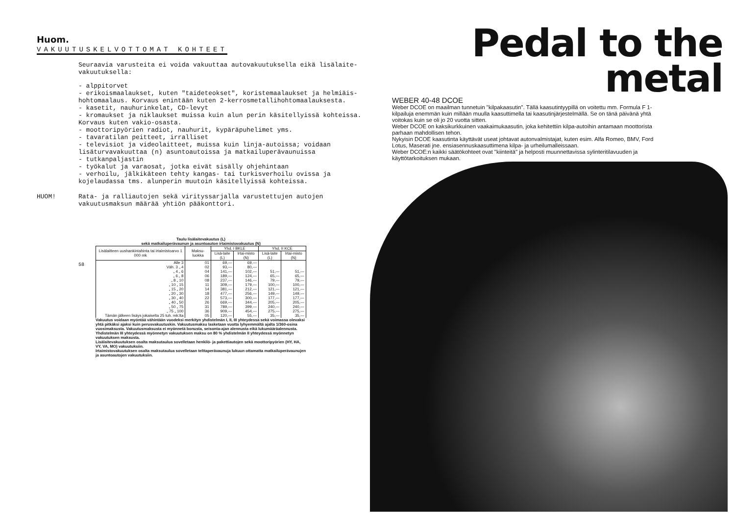Huom.
VAKUUTUSKELVOTTOMAT KOHTEET
Seuraavia varusteita ei voida vakuuttaa autovakuutuksella eikä lisälaite-vakuutuksella:
- alppitorvet
- erikoismaalaukset, kuten "taideteokset", koristemaalaukset ja helmiäis-hohtomaalaus. Korvaus enintään kuten 2-kerrosmetallihohtomaalauksesta.
- kasetit, nauhurinkelat, CD-levyt
- kromaukset ja niklaukset muissa kuin alun perin käsitellyissä kohteissa. Korvaus kuten vakio-osasta.
- moottoripyörien radiot, nauhurit, kypäräpuhelimet yms.
- tavaratilan peitteet, irralliset
- televisiot ja videolaitteet, muissa kuin linja-autoissa; voidaan lisäturvavakuuttaa (n) asuntoautoissa ja matkailuperävaunuissa
- tutkanpaljastin
- työkalut ja varaosat, jotka eivät sisälly ohjehintaan
- verhoilu, jälkikäteen tehty kangas- tai turkisverhoilu ovissa ja kojelaudassa tms. alunperin muutoin käsitellyissä kohteissa.
HUOM!
Rata- ja ralliautojen sekä virityssarjalla varustettujen autojen vakuutusmaksun määrää yhtiön pääkonttori.
Taulu lisälaitevakuutus (L)
sekä matkailuperävaunun ja asuntoauton irtaimistovakuutus (N)
| Lisälaitteen uushankintahinta tai irtaimistoarvo 1 000 mk | Maksu-luokka | Yhd. I BKLE | | Yhd. II KCE | |
| --- | --- | --- | --- | --- | --- |
| | | Lisä-laite (L) | Irtai-misto (N) | Lisä-laite (L) | Irtai-misto (N) |
| Alle 3 | 01 | 69,— | 69,— | | |
| Väh. 3 „ 4 | 02 | 93,— | 80,— | | |
| „ 4 „ 6 | 04 | 141,— | 102,— | 51,— | 51,— |
| „ 6 „ 8 | 06 | 189,— | 124,— | 65,— | 65,— |
| „ 8 „ 10 | 08 | 237,— | 146,— | 79,— | 79,— |
| „ 10 „ 15 | 11 | 309,— | 179,— | 100,— | 100,— |
| „ 15 „ 20 | 14 | 381,— | 212,— | 121,— | 121,— |
| „ 20 „ 30 | 18 | 477,— | 256,— | 149,— | 149,— |
| „ 30 „ 40 | 22 | 573,— | 300,— | 177,— | 177,— |
| „ 40 „ 50 | 26 | 669,— | 344,— | 205,— | 205,— |
| „ 50 „ 75 | 31 | 789,— | 399,— | 240,— | 240,— |
| „ 75 „ 100 | 36 | 909,— | 454,— | 275,— | 275,— |
| Tämän jälkeen lisäys jokaiselta 25 tuh. mk:lta | 05 | 120,— | 55,— | 35,— | 35,— |
Vakuutus voidaan myöntää vähintään vuodeksi merkityn yhdistelmän I, II, III yhteydessä sekä voimassa olevaksi yhtä pitkäksi ajaksi kuin perusvakuutuskin. Vakuutusmaksu lasketaan vuotta lyhyemmältä ajalta 1/360-osina vuosimaksusta. Vakuutusmaksusta ei myönnetä bonusta, seisonta-ajan alennusta eikä lukumääräalennusta.
Yhdistelmän III yhteydessä myönnetyn vakuutuksen maksu on 80 % yhdistelmän II yhteydessä myönnetyn vakuutuksen maksusta.
Lisälaitevakuutuksen osalta maksutaulua sovelletaan henkilö- ja pakettiautojen sekä moottoripyörien (HY, HA, VY, VA, MO) vakuutuksiin.
Irtaimistovakuutuksen osalta maksutaulua sovelletaan telttaperävaunuja lukuun ottamatta matkailuperävaunujen ja asuntoautojen vakuutuksiin.
58
Pedal to the
metal
WEBER 40-48 DCOE
Weber DCOE on maailman tunnetuin "kilpakaasutin". Tällä kaasutintyypillä on voitettu mm. Formula F 1-kilpailuja enemmän kuin millään muulla kaasuttimella tai kaasutinjärjestelmällä. Se on tänä päivänä yhtä voitokas kuin se oli jo 20 vuotta sitten.
Weber DCOE on kaksikurkkuinen vaakaimukaasutin, joka kehitettiin kilpa-autoihin antamaan moottorista parhaan mahdollisen tehon.
Nykyisin DCOE kaasutinta käyttävät useat johtavat autonvalmistajat, kuten esim. Alfa Romeo, BMV, Ford Lotus, Maserati jne. ensiasennuskaasuttimena kilpa- ja urheilumalleissaan.
Weber DCOE:n kaikki säätökohteet ovat "kiinteitä" ja helposti muunnettavissa sylinteritilavuuden ja käyttötarkoituksen mukaan.